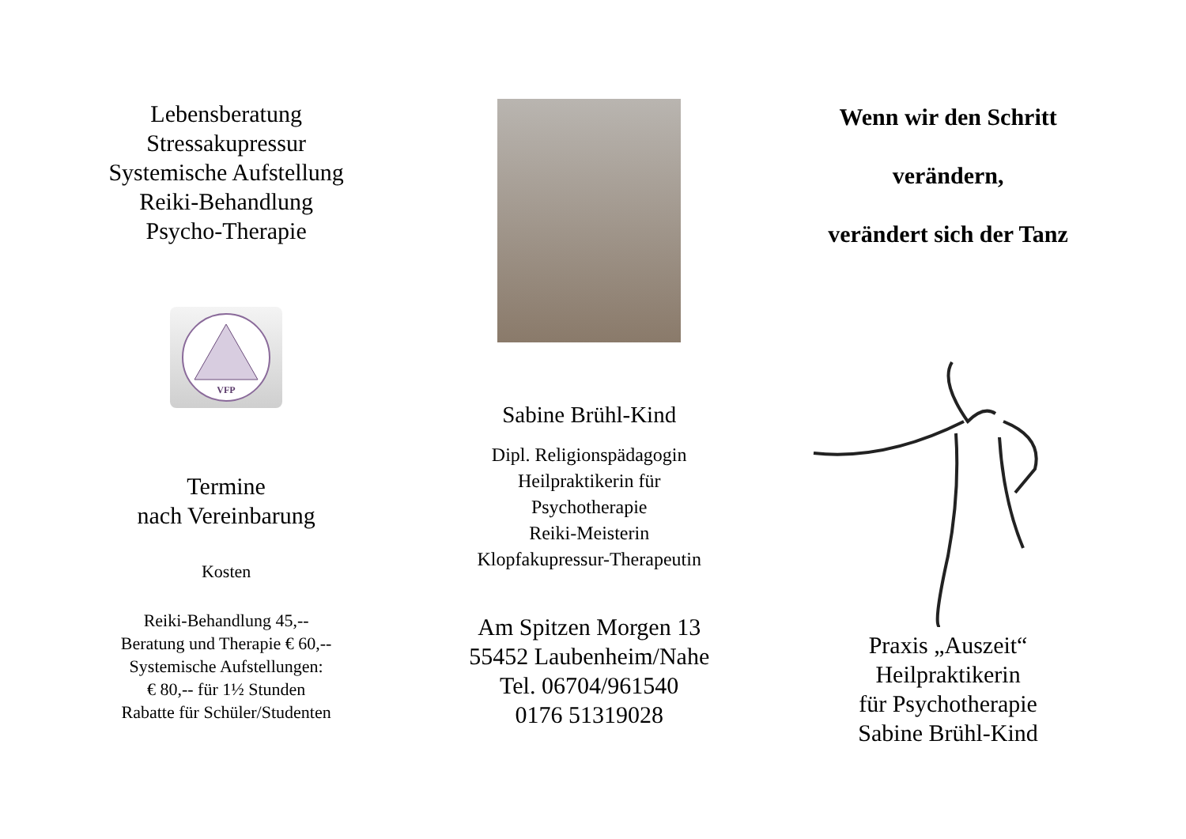Lebensberatung
Stressakupressur
Systemische Aufstellung
Reiki-Behandlung
Psycho-Therapie
VFP
Termine
nach Vereinbarung
Kosten
Reiki-Behandlung 45,--
Beratung und Therapie € 60,--
Systemische Aufstellungen:
€ 80,-- für 1½ Stunden
Rabatte für Schüler/Studenten
Sabine Brühl-Kind
Dipl. Religionspädagogin
Heilpraktikerin für
Psychotherapie
Reiki-Meisterin
Klopfakupressur-Therapeutin
Am Spitzen Morgen 13
55452 Laubenheim/Nahe
Tel. 06704/961540
0176 51319028
Wenn wir den Schritt
verändern,
verändert sich der Tanz
Praxis „Auszeit“
Heilpraktikerin
für Psychotherapie
Sabine Brühl-Kind